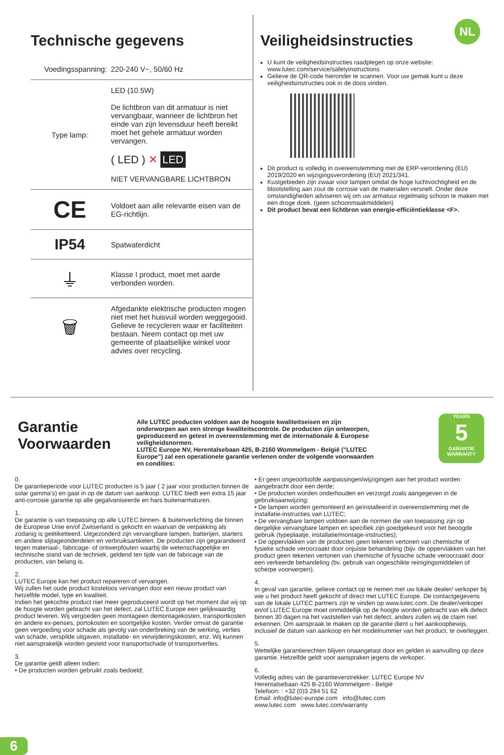NL
Technische gegevens
| Voedingsspanning: | 220-240 V~, 50/60 Hz |
| Type lamp: | LED (10.5W) De lichtbron van dit armatuur is niet vervangbaar, wanneer de lichtbron het einde van zijn levensduur heeft bereikt moet het gehele armatuur worden vervangen. ( LED ) ✕ LED NIET VERVANGBARE LICHTBRON |
| CE | Voldoet aan alle relevante eisen van de EG-richtlijn. |
| IP54 | Spatwaterdicht |
| ⏚ | Klasse I product, moet met aarde verbonden worden. |
| 🗑 | Afgedankte elektrische producten mogen niet met het huisvuil worden weggegooid. Gelieve te recycleren waar er faciliteiten bestaan. Neem contact op met uw gemeente of plaatselijke winkel voor advies over recycling. |
Veiligheidsinstructies
U kunt de veiligheidsinstructies raadplegen op onze website: www.lutec.com/service/safetyinstructions
Gelieve de QR-code hieronder te scannen. Voor uw gemak kunt u deze veiligheidsinstructies ook in de doos vinden.
Dit product is volledig in overeenstemming met de ERP-verordening (EU) 2019/2020 en wijzigingsverordening (EU) 2021/341.
Kustgebieden zijn zwaar voor lampen omdat de hoge luchtvochtigheid en de blootstelling aan zout de corrosie van de materialen versnelt. Onder deze omstandigheden adviseren wij om uw armatuur regelmatig schoon te maken met een droge doek. (geen schoonmaakmiddelen)
Dit product bevat een lichtbron van energie-efficiëntieklasse <F>.
Garantie Voorwaarden
Alle LUTEC producten voldoen aan de hoogste kwaliteitseisen en zijn onderworpen aan een strenge kwaliteitscontrole. De producten zijn ontworpen, geproduceerd en getest in overeenstemming met de internationale & Europese veiligheidsnormen.
LUTEC Europe NV, Herentalsebaan 425, B-2160 Wommelgem - België ("LUTEC Europe") zal een operationele garantie verlenen onder de volgende voorwaarden en condities:
YEARS
5
GARANTIE
WARRANTY
0.
De garantieperiode voor LUTEC producten is 5 jaar ( 2 jaar voor producten binnen de solar gamma's) en gaat in op de datum van aankoop. LUTEC biedt een extra 15 jaar anti-corrosie garantie op alle gegalvaniseerde en hars buitenarmaturen.
1.
De garantie is van toepassing op alle LUTEC binnen- & buitenverlichting die binnen de Europese Unie en/of Zwitserland is gekocht en waarvan de verpakking als zodanig is geëtiketteerd. Uitgezonderd zijn vervangbare lampen, batterijen, starters en andere slijtageonderdelen en verbruiksartikelen. De producten zijn gegarandeerd tegen materiaal-, fabricage- of ontwerpfouten waarbij de wetenschappelijke en technische stand van de techniek, geldend ten tijde van de fabricage van de producten, van belang is.
2.
LUTEC Europe kan het product repareren of vervangen.
Wij zullen het oude product kosteloos vervangen door een nieuw product van hetzelfde model, type en kwaliteit.
Indien het gekochte product niet meer geproduceerd wordt op het moment dat wij op de hoogte worden gebracht van het defect, zal LUTEC Europe een gelijkwaardig product leveren. Wij vergoeden geen montageen demontagekosten, transportkosten en andere ex-penses, portokosten en soortgelijke kosten. Verder omvat de garantie geen vergoeding voor schade als gevolg van onderbreking van de werking, verlies van schade, verspilde uitgaven, installatie- en verwijderingskosten, enz. Wij kunnen niet aansprakelijk worden gesteld voor transportschade of transportvertles.
3.
De garantie geldt alleen indien:
• De producten worden gebruikt zoals bedoeld;
• Er geen ongeoorloofde aanpassingen/wijzigingen aan het product worden aangebracht door een derde;
• De producten worden onderhouden en verzorgd zoals aangegeven in de gebruiksaanwijzing;
• De lampen worden gemonteerd en geïnstalleerd in overeenstemming met de installatie-instructies van LUTEC;
• De vervangbare lampen voldoen aan de normen die van toepassing zijn op dergelijke vervangbare lampen en specifiek zijn goedgekeurd voor het beoogde gebruik (typeplaatje, installatie/montage-instructies);
• De oppervlakken van de producten geen tekenen vertonen van chemische of fysieke schade veroorzaakt door onjuiste behandeling (bijv. de oppervlakken van het product geen tekenen vertonen van chemische of fysische schade veroorzaakt door een verkeerde behandeling (bv. gebruik van ongeschikte reinigingsmiddelen of scherpe voorwerpen).
4.
In geval van garantie, gelieve contact op te nemen met uw lokale dealer/ verkoper bij wie u het product heeft gekocht of direct met LUTEC Europe. De contactgegevens van de lokale LUTEC partners zijn te vinden op www.lutec.com. De dealer/verkoper en/of LUTEC Europe moet onmiddellijk op de hoogte worden gebracht van elk defect binnen 30 dagen na het vaststellen van het defect, anders zullen wij de claim niet erkennen. Om aanspraak te maken op de garantie dient u het aankoopbewijs, inclusief de datum van aankoop en het modelnummer van het product, te overleggen.
5.
Wettelijke garantierechten blijven onaangetast door en gelden in aanvulling op deze garantie. Hetzelfde geldt voor aanspraken jegens de verkoper.
6.
Volledig adres van de garantieverstrekker: LUTEC Europe NV
Herentalsebaan 425 B-2160 Wommelgem - België
Telefoon: : +32 (0)3 284 51 62
Email: info@lutec-europe.com info@lutec.com
www.lutec.com www.lutec.com/warranty
6